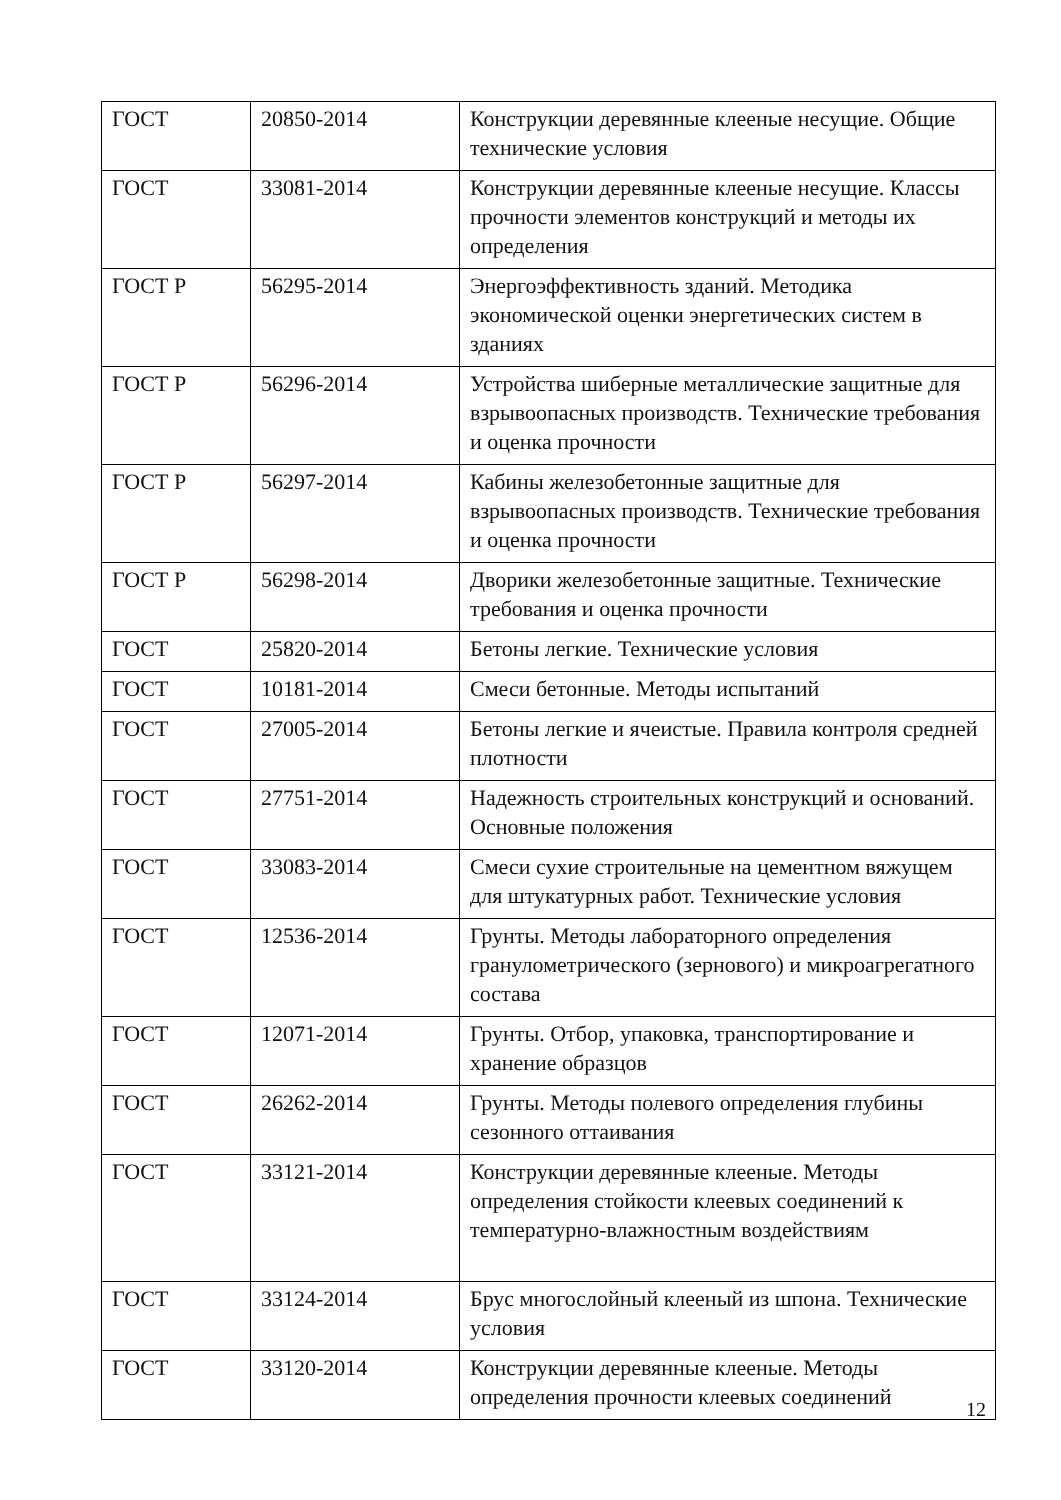| ГОСТ | 20850-2014 | Конструкции деревянные клееные несущие. Общие технические условия |
| ГОСТ | 33081-2014 | Конструкции деревянные клееные несущие. Классы прочности элементов конструкций и методы их определения |
| ГОСТ Р | 56295-2014 | Энергоэффективность зданий. Методика экономической оценки энергетических систем в зданиях |
| ГОСТ Р | 56296-2014 | Устройства шиберные металлические защитные для взрывоопасных производств. Технические требования и оценка прочности |
| ГОСТ Р | 56297-2014 | Кабины железобетонные защитные для взрывоопасных производств. Технические требования и оценка прочности |
| ГОСТ Р | 56298-2014 | Дворики железобетонные защитные. Технические требования и оценка прочности |
| ГОСТ | 25820-2014 | Бетоны легкие. Технические условия |
| ГОСТ | 10181-2014 | Смеси бетонные. Методы испытаний |
| ГОСТ | 27005-2014 | Бетоны легкие и ячеистые. Правила контроля средней плотности |
| ГОСТ | 27751-2014 | Надежность строительных конструкций и оснований. Основные положения |
| ГОСТ | 33083-2014 | Смеси сухие строительные на цементном вяжущем для штукатурных работ. Технические условия |
| ГОСТ | 12536-2014 | Грунты. Методы лабораторного определения гранулометрического (зернового) и микроагрегатного состава |
| ГОСТ | 12071-2014 | Грунты. Отбор, упаковка, транспортирование и хранение образцов |
| ГОСТ | 26262-2014 | Грунты. Методы полевого определения глубины сезонного оттаивания |
| ГОСТ | 33121-2014 | Конструкции деревянные клееные. Методы определения стойкости клеевых соединений к температурно-влажностным воздействиям |
| ГОСТ | 33124-2014 | Брус многослойный клееный из шпона. Технические условия |
| ГОСТ | 33120-2014 | Конструкции деревянные клееные. Методы определения прочности клеевых соединений |
12